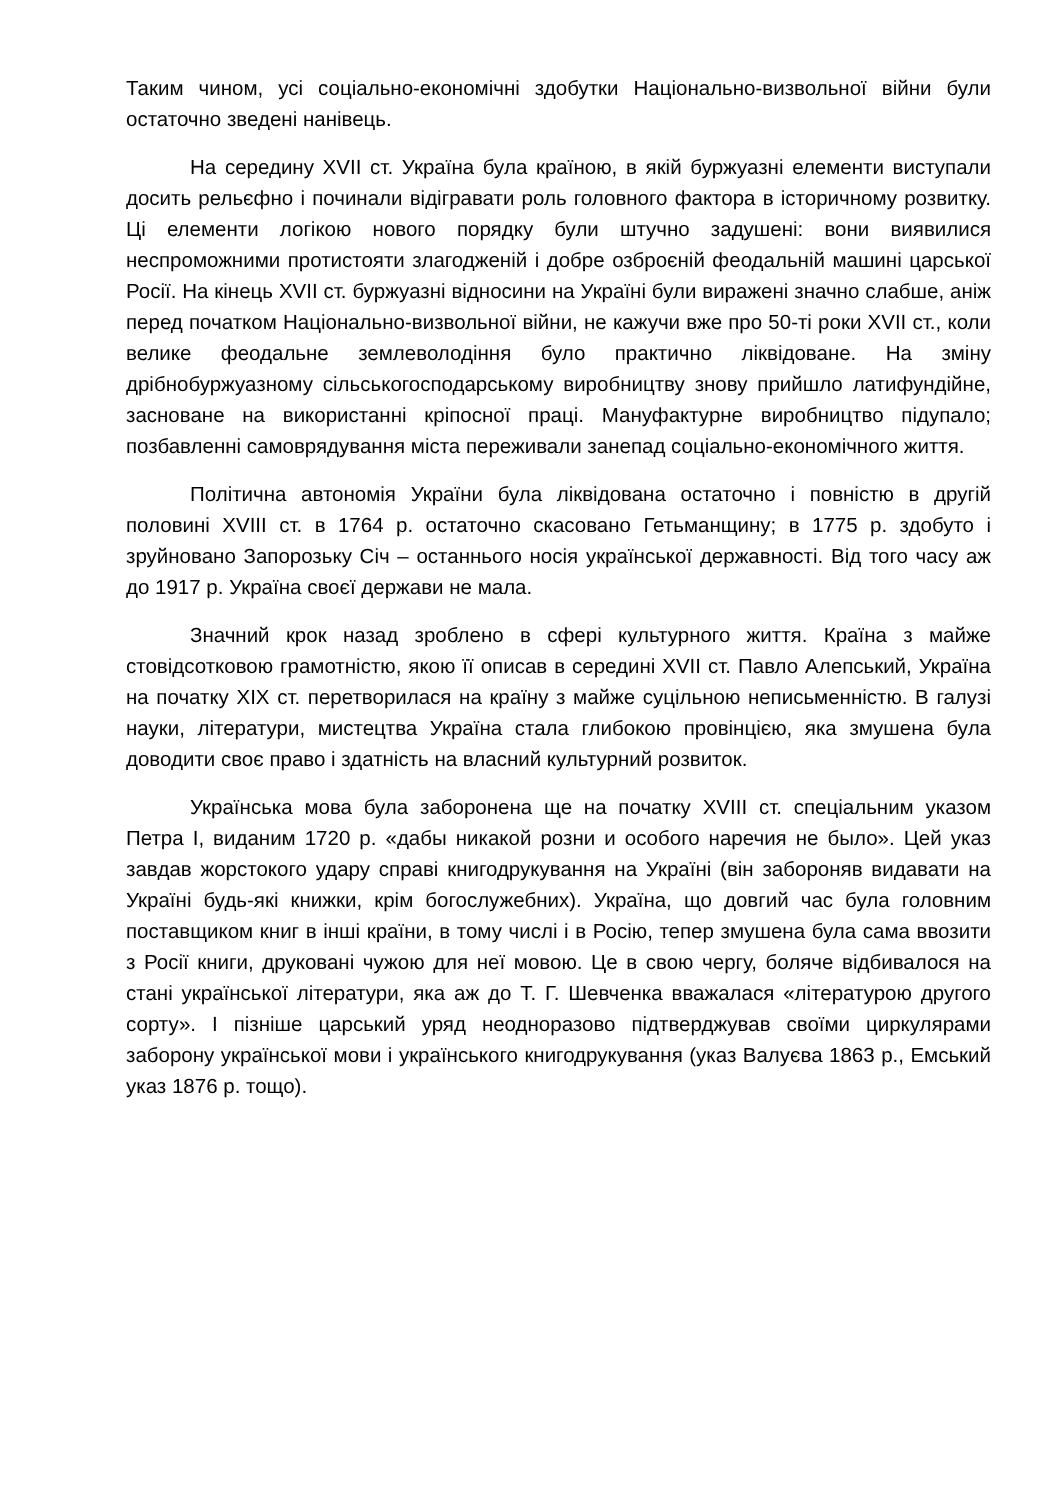Таким чином, усі соціально-економічні здобутки Національно-визвольної війни були остаточно зведені нанівець.
На середину XVII ст. Україна була країною, в якій буржуазні елементи виступали досить рельєфно і починали відігравати роль головного фактора в історичному розвитку. Ці елементи логікою нового порядку були штучно задушені: вони виявилися неспроможними протистояти злагодженій і добре озброєній феодальній машині царської Росії. На кінець XVII ст. буржуазні відносини на Україні були виражені значно слабше, аніж перед початком Національно-визвольної війни, не кажучи вже про 50-ті роки XVII ст., коли велике феодальне землеволодіння було практично ліквідоване. На зміну дрібнобуржуазному сільськогосподарському виробництву знову прийшло латифундійне, засноване на використанні кріпосної праці. Мануфактурне виробництво підупало; позбавленні самоврядування міста переживали занепад соціально-економічного життя.
Політична автономія України була ліквідована остаточно і повністю в другій половині XVIII ст. в 1764 р. остаточно скасовано Гетьманщину; в 1775 р. здобуто і зруйновано Запорозьку Січ – останнього носія української державності. Від того часу аж до 1917 р. Україна своєї держави не мала.
Значний крок назад зроблено в сфері культурного життя. Країна з майже стовідсотковою грамотністю, якою її описав в середині XVII ст. Павло Алепський, Україна на початку XIX ст. перетворилася на країну з майже суцільною неписьменністю. В галузі науки, літератури, мистецтва Україна стала глибокою провінцією, яка змушена була доводити своє право і здатність на власний культурний розвиток.
Українська мова була заборонена ще на початку XVIII ст. спеціальним указом Петра I, виданим 1720 р. «дабы никакой розни и особого наречия не было». Цей указ завдав жорстокого удару справі книгодрукування на Україні (він забороняв видавати на Україні будь-які книжки, крім богослужебних). Україна, що довгий час була головним поставщиком книг в інші країни, в тому числі і в Росію, тепер змушена була сама ввозити з Росії книги, друковані чужою для неї мовою. Це в свою чергу, боляче відбивалося на стані української літератури, яка аж до Т. Г. Шевченка вважалася «літературою другого сорту». І пізніше царський уряд неодноразово підтверджував своїми циркулярами заборону української мови і українського книгодрукування (указ Валуєва 1863 р., Емський указ 1876 р. тощо).